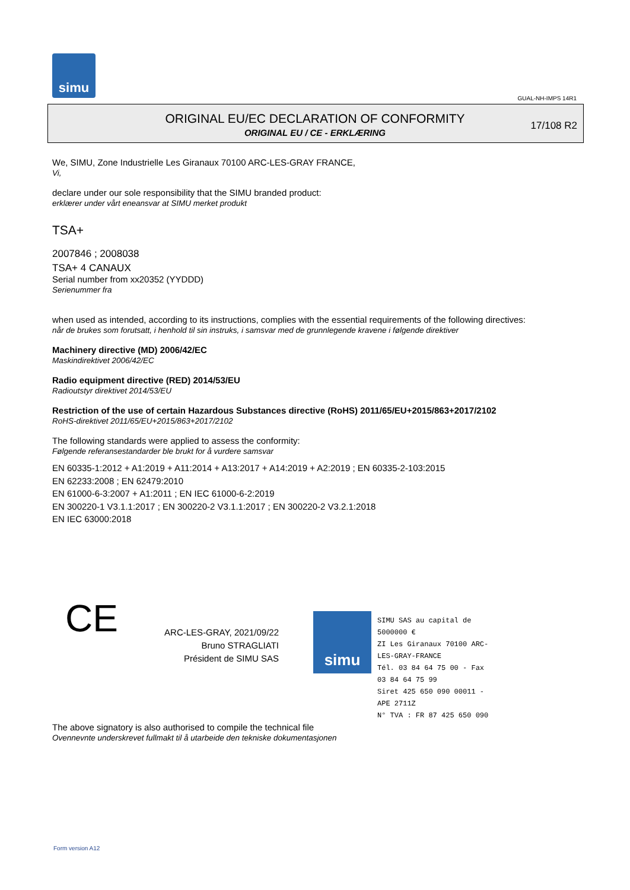simu
GUAL-NH-IMPS 14R1
ORIGINAL EU/EC DECLARATION OF CONFORMITY
ORIGINAL EU / CE - ERKLÆRING
17/108 R2
We, SIMU, Zone Industrielle Les Giranaux 70100 ARC-LES-GRAY FRANCE,
Vi,
declare under our sole responsibility that the SIMU branded product:
erklærer under vårt eneansvar at SIMU merket produkt
TSA+
2007846 ; 2008038
TSA+ 4 CANAUX
Serial number from xx20352 (YYDDD)
Serienummer fra
when used as intended, according to its instructions, complies with the essential requirements of the following directives:
når de brukes som forutsatt, i henhold til sin instruks, i samsvar med de grunnlegende kravene i følgende direktiver
Machinery directive (MD) 2006/42/EC
Maskindirektivet 2006/42/EC
Radio equipment directive (RED) 2014/53/EU
Radioutstyr direktivet 2014/53/EU
Restriction of the use of certain Hazardous Substances directive (RoHS) 2011/65/EU+2015/863+2017/2102
RoHS-direktivet 2011/65/EU+2015/863+2017/2102
The following standards were applied to assess the conformity:
Følgende referansestandarder ble brukt for å vurdere samsvar
EN 60335-1:2012 + A1:2019 + A11:2014 + A13:2017 + A14:2019 + A2:2019 ; EN 60335-2-103:2015
EN 62233:2008 ; EN 62479:2010
EN 61000-6-3:2007 + A1:2011 ; EN IEC 61000-6-2:2019
EN 300220-1 V3.1.1:2017 ; EN 300220-2 V3.1.1:2017 ; EN 300220-2 V3.2.1:2018
EN IEC 63000:2018
CE
ARC-LES-GRAY, 2021/09/22
Bruno STRAGLIATI
Président de SIMU SAS
simu
SIMU SAS au capital de 5000000 €
ZI Les Giranaux 70100 ARC-LES-GRAY-FRANCE
Tél. 03 84 64 75 00 - Fax 03 84 64 75 99
Siret 425 650 090 00011 - APE 2711Z
N° TVA : FR 87 425 650 090
The above signatory is also authorised to compile the technical file
Ovennevnte underskrevet fullmakt til å utarbeide den tekniske dokumentasjonen
Form version A12